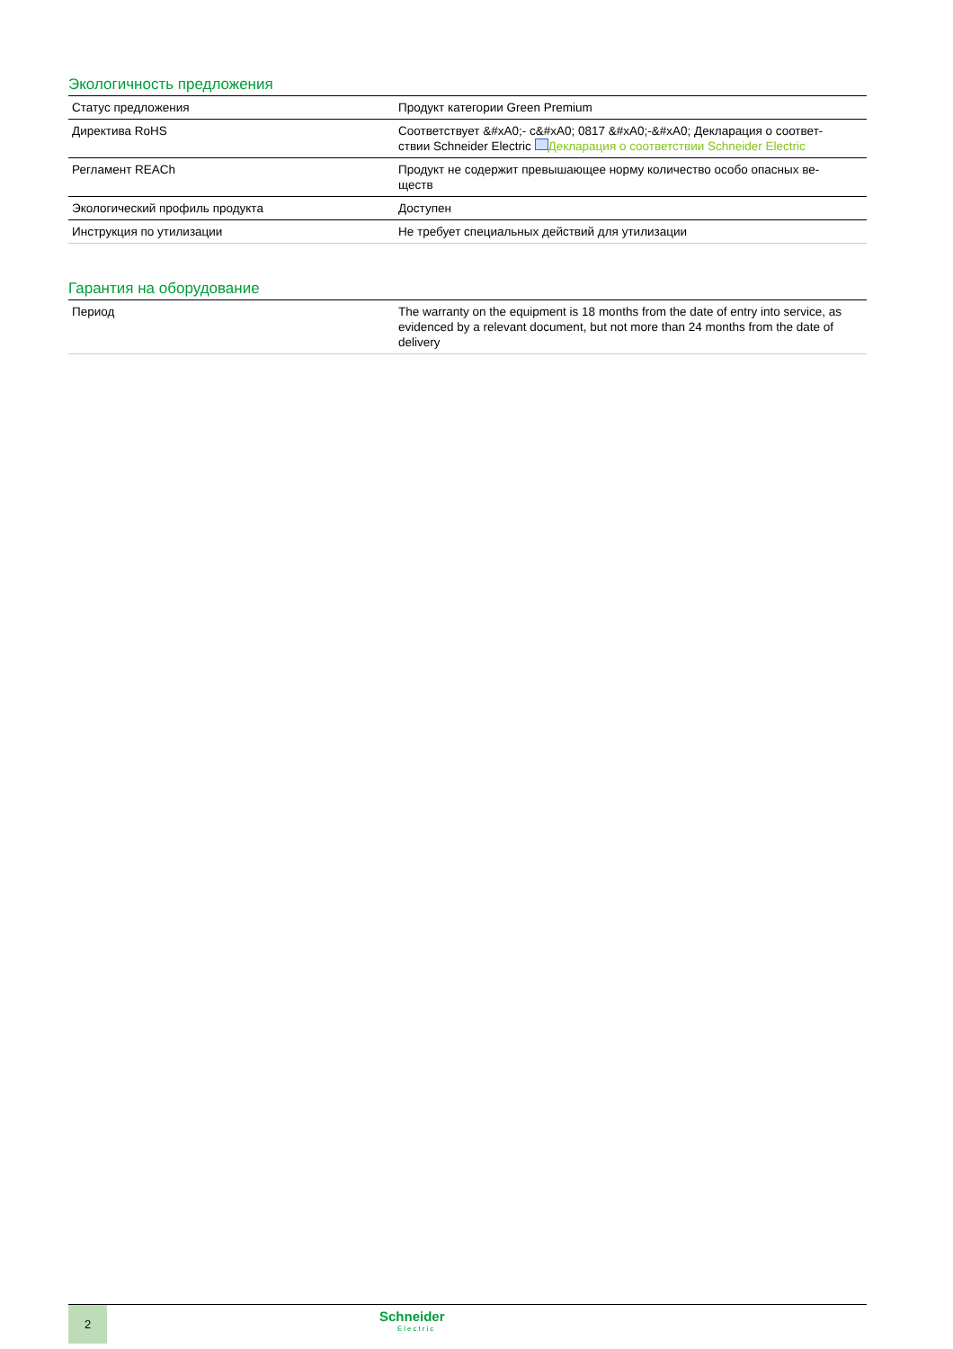Экологичность предложения
| Статус предложения | Продукт категории Green Premium |
| Директива RoHS | Соответствует &#xA0;- c&#xA0; 0817 &#xA0;-&#xA0; Декларация о соответ- ствии Schneider Electric Декларация о соответствии Schneider Electric |
| Регламент REACh | Продукт не содержит превышающее норму количество особо опасных ве- ществ |
| Экологический профиль продукта | Доступен |
| Инструкция по утилизации | Не требует специальных действий для утилизации |
Гарантия на оборудование
| Период | The warranty on the equipment is 18 months from the date of entry into service, as evidenced by a relevant document, but not more than 24 months from the date of delivery |
2
Schneider
Electric